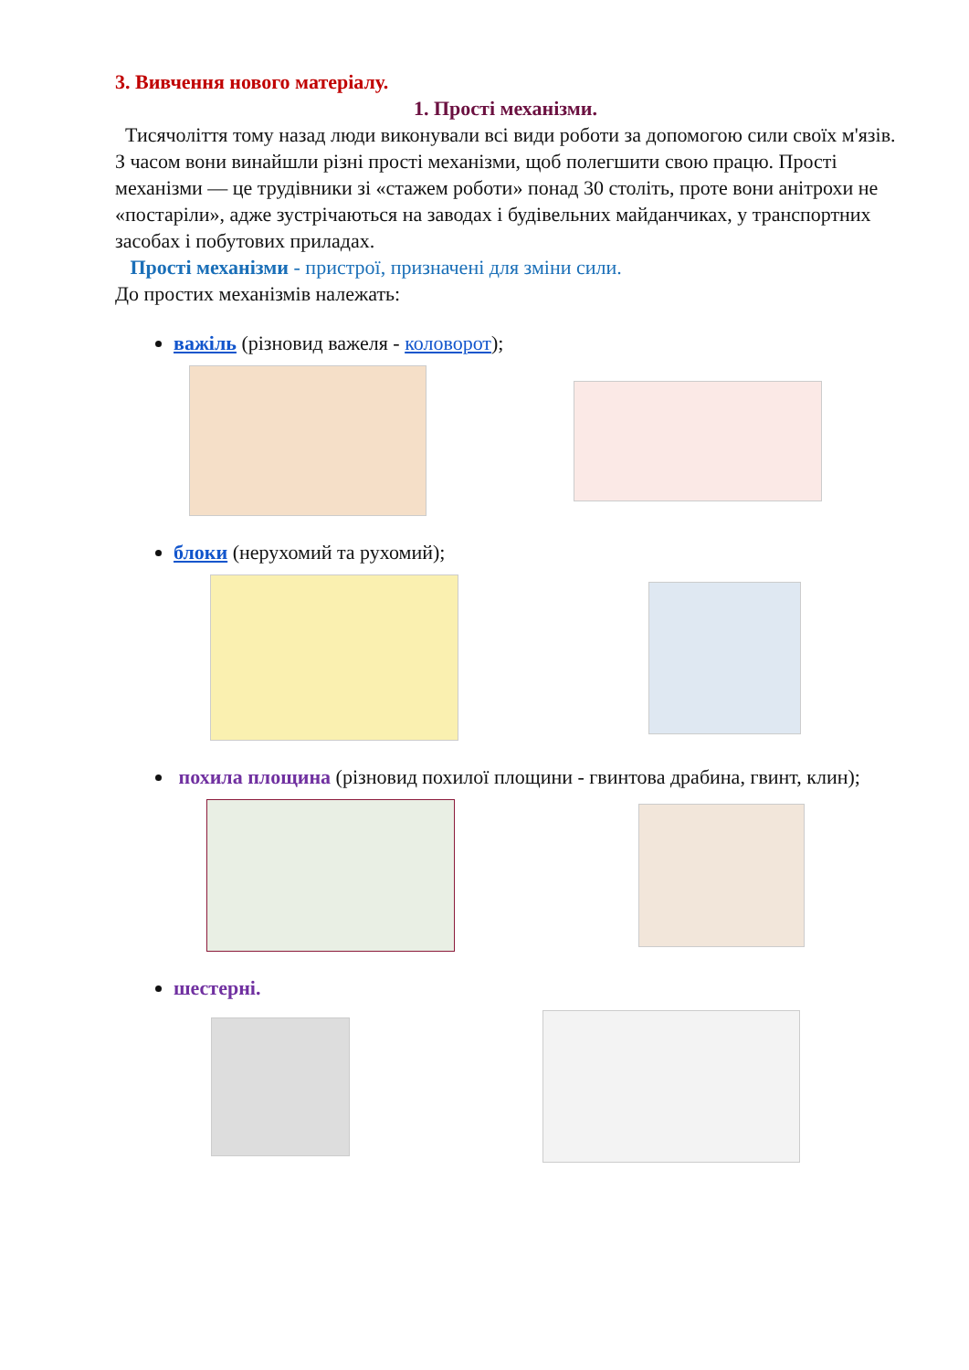3. Вивчення нового матеріалу.
1. Прості механізми.
Тисячоліття тому назад люди виконували всі види роботи за допомогою сили своїх м'язів. З часом вони винайшли різні прості механізми, щоб полегшити свою працю. Прості механізми — це трудівники зі «стажем роботи» понад 30 століть, проте вони анітрохи не «постаріли», адже зустрічаються на заводах і будівельних майданчиках, у транспортних засобах і побутових приладах.
Прості механізми - пристрої, призначені для зміни сили.
До простих механізмів належать:
важіль (різновид важеля - коловорот);
блоки (нерухомий та рухомий);
похила площина (різновид похилої площини - гвинтова драбина, гвинт, клин);
шестерні.